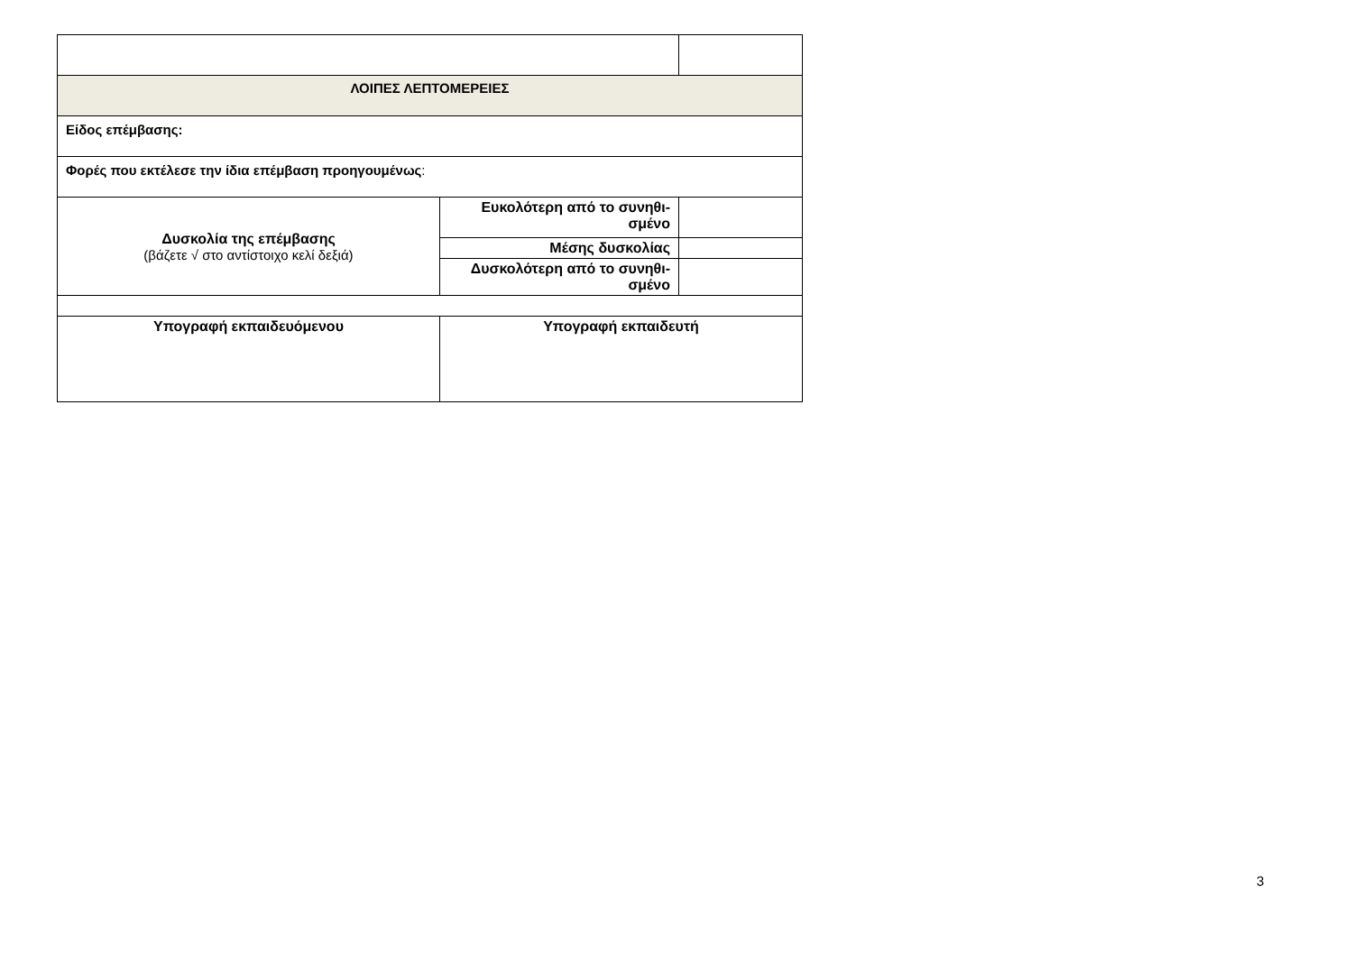| ΛΟΙΠΕΣ ΛΕΠΤΟΜΕΡΕΙΕΣ | | |
| Είδος επέμβασης: | | |
| Φορές που εκτέλεσε την ίδια επέμβαση προηγουμένως : | | |
| Δυσκολία της επέμβασης (βάζετε √ στο αντίστοιχο κελί δεξιά) | Ευκολότερη από το συνηθι- σμένο | |
| | Μέσης δυσκολίας | |
| | Δυσκολότερη από το συνηθι- σμένο | |
| Υπογραφή εκπαιδευόμενου | Υπογραφή εκπαιδευτή | |
3